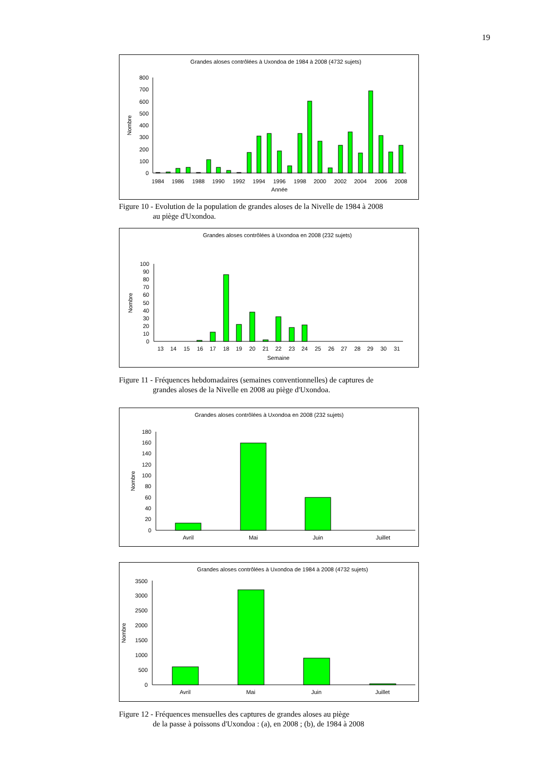19
Grandes aloses contrôlées à Uxondoa de 1984 à 2008 (4732 sujets)
Nombre
0
100
200
300
400
500
600
700
800
1984
1986
1988
1990
1992
1994
1996
1998
2000
2002
2004
2006
2008
Année
Figure 10 - Evolution de la population de grandes aloses de la Nivelle de 1984 à 2008
au piège d'Uxondoa.
Grandes aloses contrôlées à Uxondoa en 2008 (232 sujets)
Nombre
0
10
20
30
40
50
60
70
80
90
100
13
14
15
16
17
18
19
20
21
22
23
24
25
26
27
28
29
30
31
Semaine
Figure 11 - Fréquences hebdomadaires (semaines conventionnelles) de captures de
grandes aloses de la Nivelle en 2008 au piège d'Uxondoa.
Grandes aloses contrôlées à Uxondoa en 2008 (232 sujets)
Nombre
0
20
40
60
80
100
120
140
160
180
Avril
Mai
Juin
Juillet
Grandes aloses contrôlées à Uxondoa de 1984 à 2008 (4732 sujets)
Nombre
0
500
1000
1500
2000
2500
3000
3500
Avril
Mai
Juin
Juillet
Figure 12 - Fréquences mensuelles des captures de grandes aloses au piège
de la passe à poissons d'Uxondoa : (a), en 2008 ; (b), de 1984 à 2008